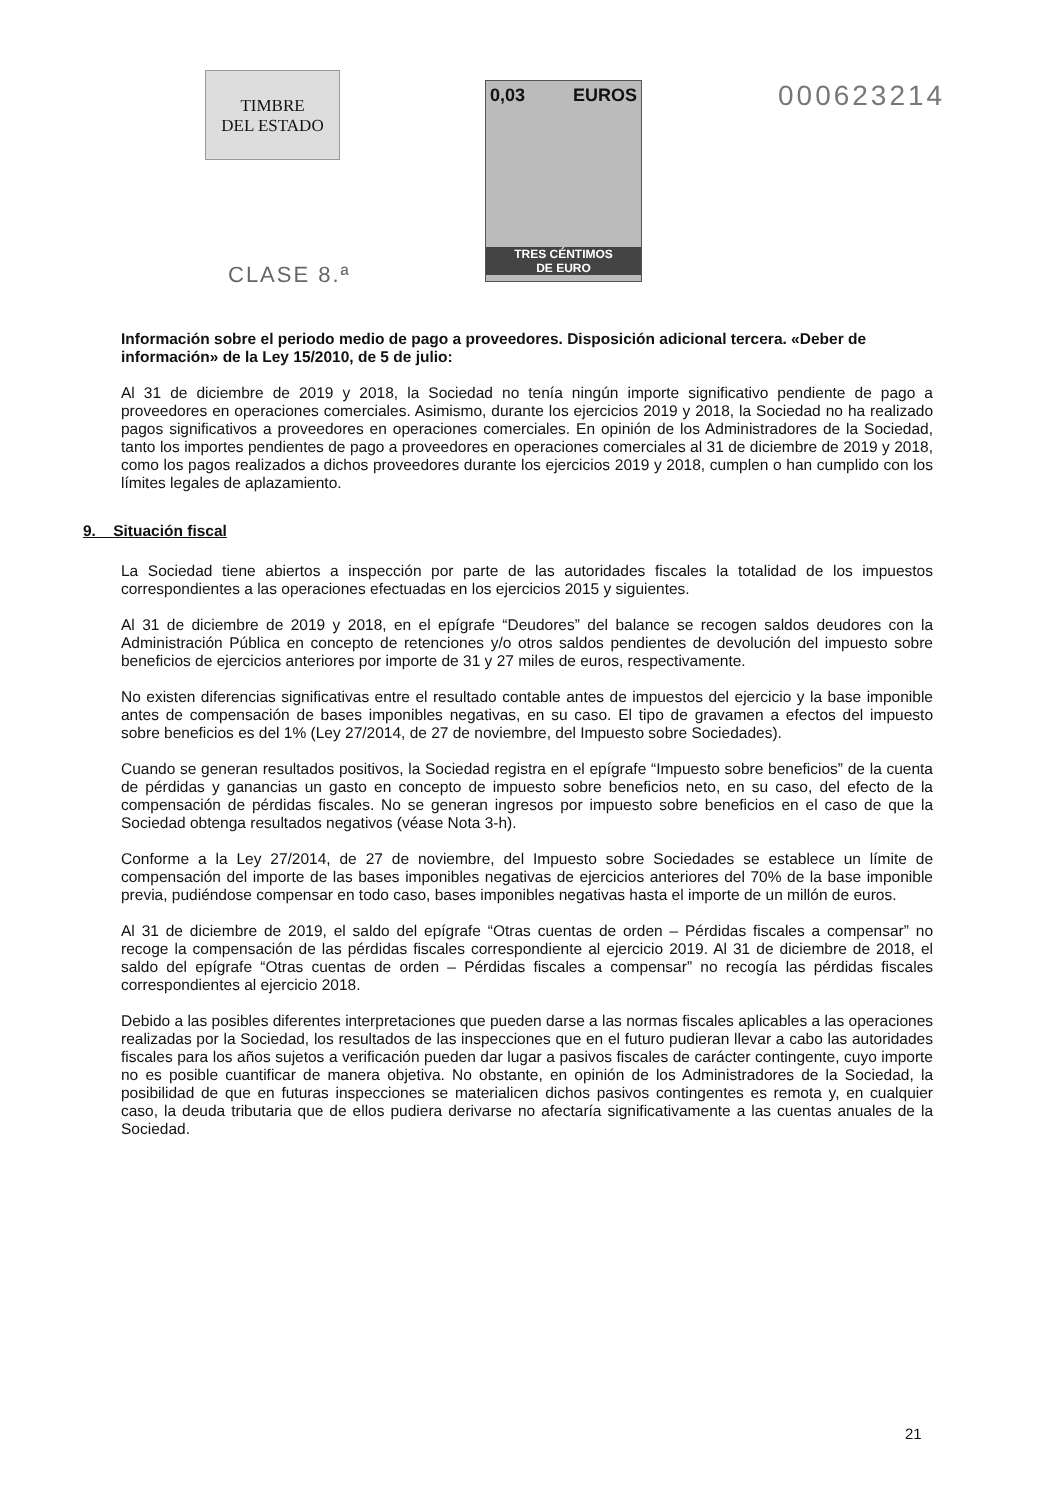TIMBRE
DEL ESTADO
CLASE 8.ª
0,03 EUROS
TRES CÉNTIMOS
DE EURO
000623214
Información sobre el periodo medio de pago a proveedores. Disposición adicional tercera. «Deber de información» de la Ley 15/2010, de 5 de julio:
Al 31 de diciembre de 2019 y 2018, la Sociedad no tenía ningún importe significativo pendiente de pago a proveedores en operaciones comerciales. Asimismo, durante los ejercicios 2019 y 2018, la Sociedad no ha realizado pagos significativos a proveedores en operaciones comerciales. En opinión de los Administradores de la Sociedad, tanto los importes pendientes de pago a proveedores en operaciones comerciales al 31 de diciembre de 2019 y 2018, como los pagos realizados a dichos proveedores durante los ejercicios 2019 y 2018, cumplen o han cumplido con los límites legales de aplazamiento.
9. Situación fiscal
La Sociedad tiene abiertos a inspección por parte de las autoridades fiscales la totalidad de los impuestos correspondientes a las operaciones efectuadas en los ejercicios 2015 y siguientes.
Al 31 de diciembre de 2019 y 2018, en el epígrafe “Deudores” del balance se recogen saldos deudores con la Administración Pública en concepto de retenciones y/o otros saldos pendientes de devolución del impuesto sobre beneficios de ejercicios anteriores por importe de 31 y 27 miles de euros, respectivamente.
No existen diferencias significativas entre el resultado contable antes de impuestos del ejercicio y la base imponible antes de compensación de bases imponibles negativas, en su caso. El tipo de gravamen a efectos del impuesto sobre beneficios es del 1% (Ley 27/2014, de 27 de noviembre, del Impuesto sobre Sociedades).
Cuando se generan resultados positivos, la Sociedad registra en el epígrafe “Impuesto sobre beneficios” de la cuenta de pérdidas y ganancias un gasto en concepto de impuesto sobre beneficios neto, en su caso, del efecto de la compensación de pérdidas fiscales. No se generan ingresos por impuesto sobre beneficios en el caso de que la Sociedad obtenga resultados negativos (véase Nota 3-h).
Conforme a la Ley 27/2014, de 27 de noviembre, del Impuesto sobre Sociedades se establece un límite de compensación del importe de las bases imponibles negativas de ejercicios anteriores del 70% de la base imponible previa, pudiéndose compensar en todo caso, bases imponibles negativas hasta el importe de un millón de euros.
Al 31 de diciembre de 2019, el saldo del epígrafe “Otras cuentas de orden – Pérdidas fiscales a compensar” no recoge la compensación de las pérdidas fiscales correspondiente al ejercicio 2019. Al 31 de diciembre de 2018, el saldo del epígrafe “Otras cuentas de orden – Pérdidas fiscales a compensar” no recogía las pérdidas fiscales correspondientes al ejercicio 2018.
Debido a las posibles diferentes interpretaciones que pueden darse a las normas fiscales aplicables a las operaciones realizadas por la Sociedad, los resultados de las inspecciones que en el futuro pudieran llevar a cabo las autoridades fiscales para los años sujetos a verificación pueden dar lugar a pasivos fiscales de carácter contingente, cuyo importe no es posible cuantificar de manera objetiva. No obstante, en opinión de los Administradores de la Sociedad, la posibilidad de que en futuras inspecciones se materialicen dichos pasivos contingentes es remota y, en cualquier caso, la deuda tributaria que de ellos pudiera derivarse no afectaría significativamente a las cuentas anuales de la Sociedad.
21